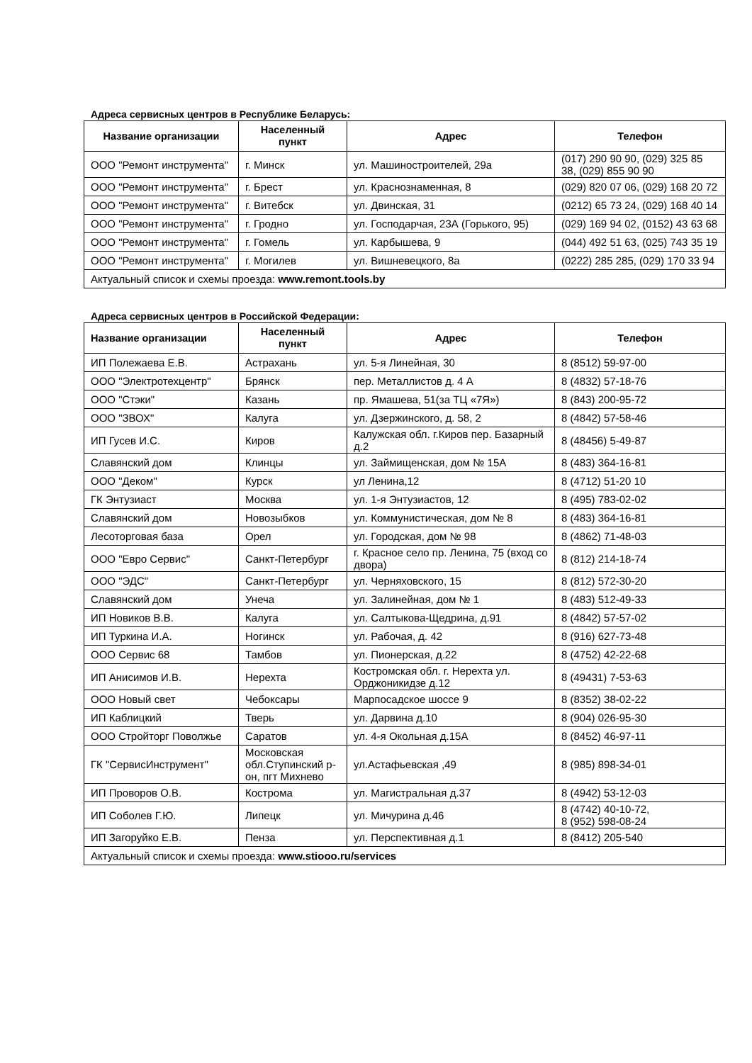Адреса сервисных центров в Республике Беларусь:
| Название организации | Населенный пункт | Адрес | Телефон |
| --- | --- | --- | --- |
| ООО "Ремонт инструмента" | г. Минск | ул. Машиностроителей, 29а | (017) 290 90 90, (029) 325 85 38, (029) 855 90 90 |
| ООО "Ремонт инструмента" | г. Брест | ул. Краснознаменная, 8 | (029) 820 07 06, (029) 168 20 72 |
| ООО "Ремонт инструмента" | г. Витебск | ул. Двинская, 31 | (0212) 65 73 24, (029) 168 40 14 |
| ООО "Ремонт инструмента" | г. Гродно | ул. Господарчая, 23А (Горького, 95) | (029) 169 94 02, (0152) 43 63 68 |
| ООО "Ремонт инструмента" | г. Гомель | ул. Карбышева, 9 | (044) 492 51 63, (025) 743 35 19 |
| ООО "Ремонт инструмента" | г. Могилев | ул. Вишневецкого, 8а | (0222) 285 285, (029) 170 33 94 |
| Актуальный список и схемы проезда: www.remont.tools.by | | | |
Адреса сервисных центров в Российской Федерации:
| Название организации | Населенный пункт | Адрес | Телефон |
| --- | --- | --- | --- |
| ИП Полежаева Е.В. | Астрахань | ул. 5-я Линейная, 30 | 8 (8512) 59-97-00 |
| ООО "Электротехцентр" | Брянск | пер. Металлистов д. 4 А | 8 (4832) 57-18-76 |
| ООО "Стэки" | Казань | пр. Ямашева, 51(за ТЦ «7Я») | 8 (843) 200-95-72 |
| ООО "ЗВОХ" | Калуга | ул. Дзержинского, д. 58, 2 | 8 (4842) 57-58-46 |
| ИП Гусев И.С. | Киров | Калужская обл. г.Киров пер. Базарный д.2 | 8 (48456) 5-49-87 |
| Славянский дом | Клинцы | ул. Займищенская, дом № 15А | 8 (483) 364-16-81 |
| ООО "Деком" | Курск | ул Ленина,12 | 8 (4712) 51-20 10 |
| ГК Энтузиаст | Москва | ул. 1-я Энтузиастов, 12 | 8 (495) 783-02-02 |
| Славянский дом | Новозыбков | ул. Коммунистическая, дом № 8 | 8 (483) 364-16-81 |
| Лесоторговая база | Орел | ул. Городская, дом № 98 | 8 (4862) 71-48-03 |
| ООО "Евро Сервис" | Санкт-Петербург | г. Красное село пр. Ленина, 75 (вход со двора) | 8 (812) 214-18-74 |
| ООО "ЭДС" | Санкт-Петербург | ул. Черняховского, 15 | 8 (812) 572-30-20 |
| Славянский дом | Унеча | ул. Залинейная, дом № 1 | 8 (483) 512-49-33 |
| ИП Новиков В.В. | Калуга | ул. Салтыкова-Щедрина, д.91 | 8 (4842) 57-57-02 |
| ИП Туркина И.А. | Ногинск | ул. Рабочая, д. 42 | 8 (916) 627-73-48 |
| ООО Сервис 68 | Тамбов | ул. Пионерская, д.22 | 8 (4752) 42-22-68 |
| ИП Анисимов И.В. | Нерехта | Костромская обл. г. Нерехта ул. Орджоникидзе д.12 | 8 (49431) 7-53-63 |
| ООО Новый свет | Чебоксары | Марпосадское шоссе 9 | 8 (8352) 38-02-22 |
| ИП Каблицкий | Тверь | ул. Дарвина д.10 | 8 (904) 026-95-30 |
| ООО Стройторг Поволжье | Саратов | ул. 4-я Окольная д.15А | 8 (8452) 46-97-11 |
| ГК "СервисИнструмент" | Московская обл.Ступинский р-он, пгт Михнево | ул.Астафьевская ,49 | 8 (985) 898-34-01 |
| ИП Проворов О.В. | Кострома | ул. Магистральная д.37 | 8 (4942) 53-12-03 |
| ИП Соболев Г.Ю. | Липецк | ул. Мичурина д.46 | 8 (4742) 40-10-72, 8 (952) 598-08-24 |
| ИП Загоруйко Е.В. | Пенза | ул. Перспективная д.1 | 8 (8412) 205-540 |
| Актуальный список и схемы проезда: www.stiooo.ru/services | | | |